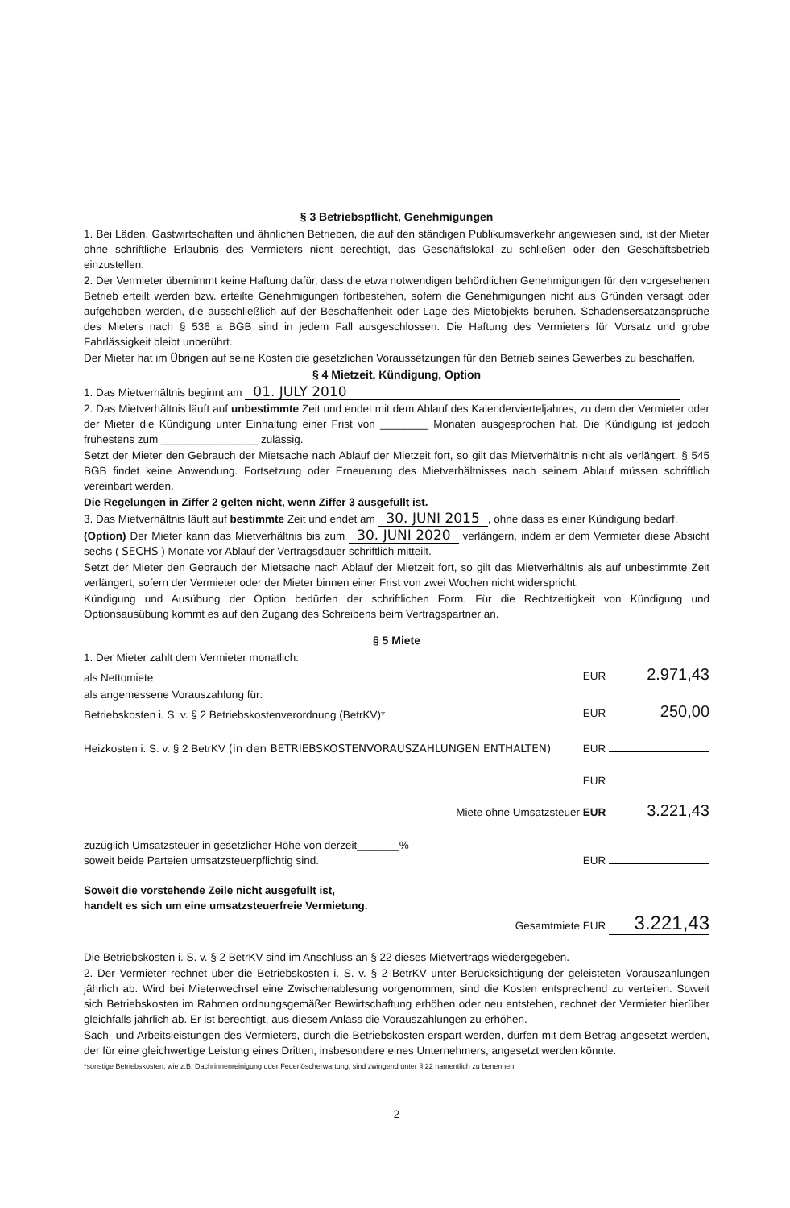§ 3 Betriebspflicht, Genehmigungen
1. Bei Läden, Gastwirtschaften und ähnlichen Betrieben, die auf den ständigen Publikumsverkehr angewiesen sind, ist der Mieter ohne schriftliche Erlaubnis des Vermieters nicht berechtigt, das Geschäftslokal zu schließen oder den Geschäftsbetrieb einzustellen.
2. Der Vermieter übernimmt keine Haftung dafür, dass die etwa notwendigen behördlichen Genehmigungen für den vorgesehenen Betrieb erteilt werden bzw. erteilte Genehmigungen fortbestehen, sofern die Genehmigungen nicht aus Gründen versagt oder aufgehoben werden, die ausschließlich auf der Beschaffenheit oder Lage des Mietobjekts beruhen. Schadensersatzansprüche des Mieters nach § 536 a BGB sind in jedem Fall ausgeschlossen. Die Haftung des Vermieters für Vorsatz und grobe Fahrlässigkeit bleibt unberührt.
Der Mieter hat im Übrigen auf seine Kosten die gesetzlichen Voraussetzungen für den Betrieb seines Gewerbes zu beschaffen.
§ 4 Mietzeit, Kündigung, Option
1. Das Mietverhältnis beginnt am 01. JULY 2010
2. Das Mietverhältnis läuft auf unbestimmte Zeit und endet mit dem Ablauf des Kalendervierteljahres, zu dem der Vermieter oder der Mieter die Kündigung unter Einhaltung einer Frist von ________ Monaten ausgesprochen hat. Die Kündigung ist jedoch frühestens zum ________________ zulässig.
Setzt der Mieter den Gebrauch der Mietsache nach Ablauf der Mietzeit fort, so gilt das Mietverhältnis nicht als verlängert. § 545 BGB findet keine Anwendung. Fortsetzung oder Erneuerung des Mietverhältnisses nach seinem Ablauf müssen schriftlich vereinbart werden.
Die Regelungen in Ziffer 2 gelten nicht, wenn Ziffer 3 ausgefüllt ist.
3. Das Mietverhältnis läuft auf bestimmte Zeit und endet am 30. JUNI 2015, ohne dass es einer Kündigung bedarf.
(Option) Der Mieter kann das Mietverhältnis bis zum 30. JUNI 2020 verlängern, indem er dem Vermieter diese Absicht sechs ( SECHS ) Monate vor Ablauf der Vertragsdauer schriftlich mitteilt.
Setzt der Mieter den Gebrauch der Mietsache nach Ablauf der Mietzeit fort, so gilt das Mietverhältnis als auf unbestimmte Zeit verlängert, sofern der Vermieter oder der Mieter binnen einer Frist von zwei Wochen nicht widerspricht.
Kündigung und Ausübung der Option bedürfen der schriftlichen Form. Für die Rechtzeitigkeit von Kündigung und Optionsausübung kommt es auf den Zugang des Schreibens beim Vertragspartner an.
§ 5 Miete
1. Der Mieter zahlt dem Vermieter monatlich:
als Nettomiete EUR 2.971,43
als angemessene Vorauszahlung für:
Betriebskosten i. S. v. § 2 Betriebskostenverordnung (BetrKV)* EUR 250,00
Heizkosten i. S. v. § 2 BetrKV (in den BETRIEBSKOSTENVORAUSZAHLUNGEN ENTHALTEN) EUR
EUR
Miete ohne Umsatzsteuer EUR 3.221,43
zuzüglich Umsatzsteuer in gesetzlicher Höhe von derzeit_______%
soweit beide Parteien umsatzsteuerpflichtig sind. EUR
Soweit die vorstehende Zeile nicht ausgefüllt ist,
handelt es sich um eine umsatzsteuerfreie Vermietung.
Gesamtmiete EUR 3.221,43
Die Betriebskosten i. S. v. § 2 BetrKV sind im Anschluss an § 22 dieses Mietvertrags wiedergegeben.
2. Der Vermieter rechnet über die Betriebskosten i. S. v. § 2 BetrKV unter Berücksichtigung der geleisteten Vorauszahlungen jährlich ab. Wird bei Mieterwechsel eine Zwischenablesung vorgenommen, sind die Kosten entsprechend zu verteilen. Soweit sich Betriebskosten im Rahmen ordnungsgemäßer Bewirtschaftung erhöhen oder neu entstehen, rechnet der Vermieter hierüber gleichfalls jährlich ab. Er ist berechtigt, aus diesem Anlass die Vorauszahlungen zu erhöhen.
Sach- und Arbeitsleistungen des Vermieters, durch die Betriebskosten erspart werden, dürfen mit dem Betrag angesetzt werden, der für eine gleichwertige Leistung eines Dritten, insbesondere eines Unternehmers, angesetzt werden könnte.
*sonstige Betriebskosten, wie z.B. Dachrinnenreinigung oder Feuerlöscherwartung, sind zwingend unter § 22 namentlich zu benennen.
– 2 –